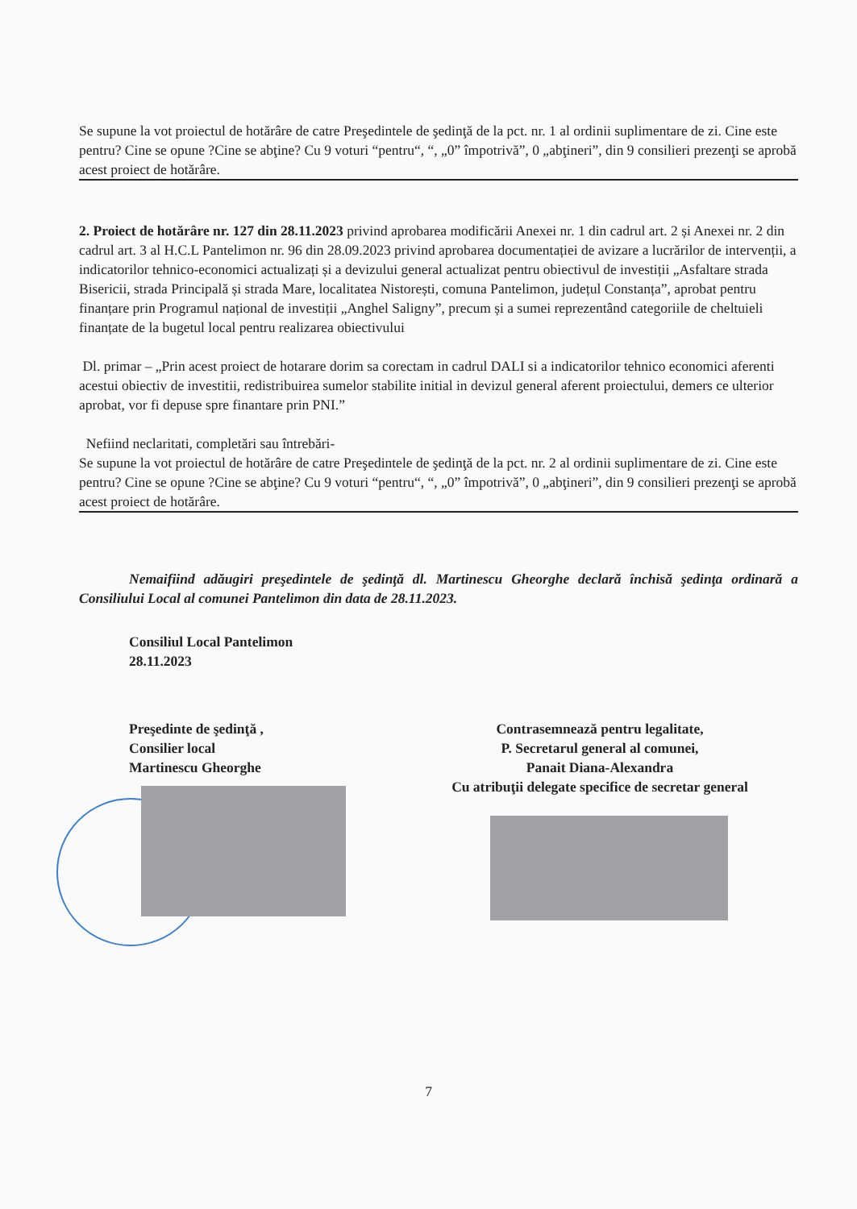Se supune la vot proiectul de hotărâre de catre Preşedintele de şedinţă de la pct. nr. 1 al ordinii suplimentare de zi. Cine este pentru? Cine se opune ?Cine se abţine? Cu 9 voturi “pentru“, “, „0” împotrivă”, 0 „abţineri”, din 9 consilieri prezenţi se aprobă acest proiect de hotărâre.
2. Proiect de hotărâre nr. 127 din 28.11.2023 privind aprobarea modificării Anexei nr. 1 din cadrul art. 2 și Anexei nr. 2 din cadrul art. 3 al H.C.L Pantelimon nr. 96 din 28.09.2023 privind aprobarea documentației de avizare a lucrărilor de intervenții, a indicatorilor tehnico-economici actualizați și a devizului general actualizat pentru obiectivul de investiții „Asfaltare strada Bisericii, strada Principală și strada Mare, localitatea Nistorești, comuna Pantelimon, județul Constanța”, aprobat pentru finanțare prin Programul național de investiții „Anghel Saligny”, precum și a sumei reprezentând categoriile de cheltuieli finanțate de la bugetul local pentru realizarea obiectivului
Dl. primar – „Prin acest proiect de hotarare dorim sa corectam in cadrul DALI si a indicatorilor tehnico economici aferenti acestui obiectiv de investitii, redistribuirea sumelor stabilite initial in devizul general aferent proiectului, demers ce ulterior aprobat, vor fi depuse spre finantare prin PNI.”
Nefiind neclaritati, completări sau întrebări-
Se supune la vot proiectul de hotărâre de catre Preşedintele de şedinţă de la pct. nr. 2 al ordinii suplimentare de zi. Cine este pentru? Cine se opune ?Cine se abţine? Cu 9 voturi “pentru“, “, „0” împotrivă”, 0 „abţineri”, din 9 consilieri prezenţi se aprobă acest proiect de hotărâre.
Nemaifiind adăugiri preşedintele de şedinţă dl. Martinescu Gheorghe declară închisă şedinţa ordinară a Consiliului Local al comunei Pantelimon din data de 28.11.2023.
Consiliul Local Pantelimon
28.11.2023
Preşedinte de şedinţă ,
Consilier local
Martinescu Gheorghe
Contrasemnează pentru legalitate,
P. Secretarul general al comunei,
Panait Diana-Alexandra
Cu atribuţii delegate specifice de secretar general
7